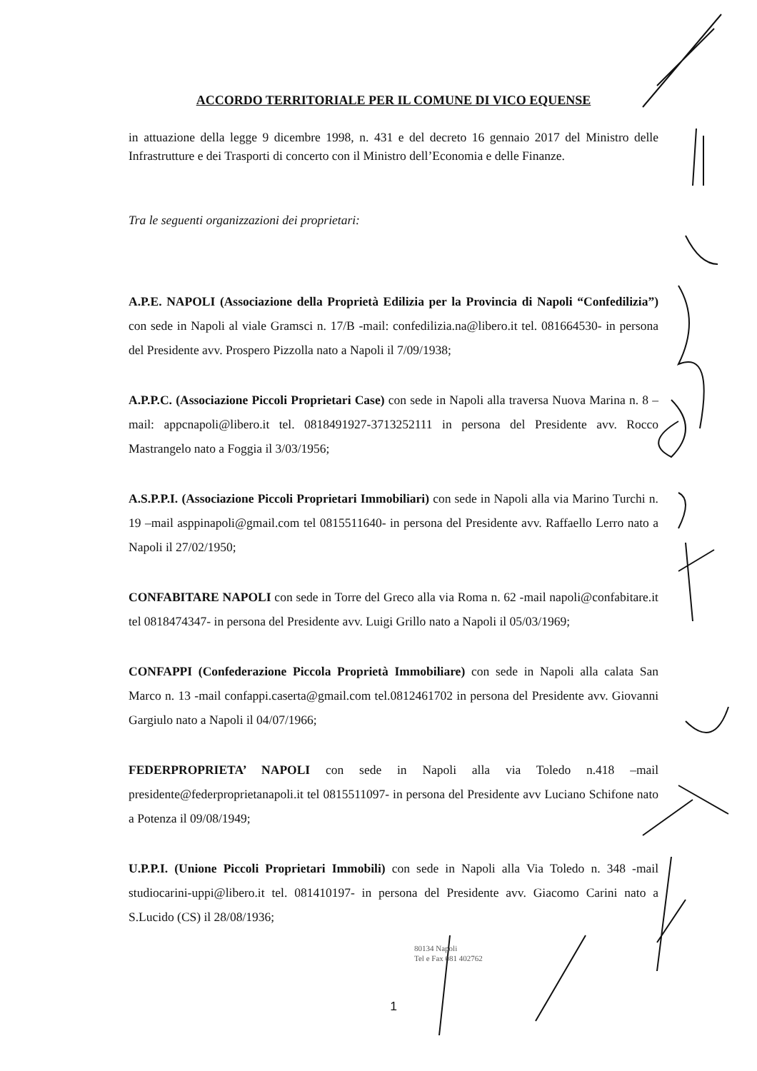ACCORDO TERRITORIALE PER IL COMUNE DI VICO EQUENSE
in attuazione della legge 9 dicembre 1998, n. 431 e del decreto 16 gennaio 2017 del Ministro delle Infrastrutture e dei Trasporti di concerto con il Ministro dell’Economia e delle Finanze.
Tra le seguenti organizzazioni dei proprietari:
A.P.E. NAPOLI (Associazione della Proprietà Edilizia per la Provincia di Napoli “Confedilizia”) con sede in Napoli al viale Gramsci n. 17/B -mail: confedilizia.na@libero.it tel. 081664530- in persona del Presidente avv. Prospero Pizzolla nato a Napoli il 7/09/1938;
A.P.P.C. (Associazione Piccoli Proprietari Case) con sede in Napoli alla traversa Nuova Marina n. 8 –mail: appcnapoli@libero.it tel. 0818491927-3713252111 in persona del Presidente avv. Rocco Mastrangelo nato a Foggia il 3/03/1956;
A.S.P.P.I. (Associazione Piccoli Proprietari Immobiliari) con sede in Napoli alla via Marino Turchi n. 19 –mail asppinapoli@gmail.com tel 0815511640- in persona del Presidente avv. Raffaello Lerro nato a Napoli il 27/02/1950;
CONFABITARE NAPOLI con sede in Torre del Greco alla via Roma n. 62 -mail napoli@confabitare.it tel 0818474347- in persona del Presidente avv. Luigi Grillo nato a Napoli il 05/03/1969;
CONFAPPI (Confederazione Piccola Proprietà Immobiliare) con sede in Napoli alla calata San Marco n. 13 -mail confappi.caserta@gmail.com tel.0812461702 in persona del Presidente avv. Giovanni Gargiulo nato a Napoli il 04/07/1966;
FEDERPROPRIETA’ NAPOLI con sede in Napoli alla via Toledo n.418 –mail presidente@federproprietanapoli.it tel 0815511097- in persona del Presidente avv Luciano Schifone nato a Potenza il 09/08/1949;
U.P.P.I. (Unione Piccoli Proprietari Immobili) con sede in Napoli alla Via Toledo n. 348 -mail studiocarini-uppi@libero.it tel. 081410197- in persona del Presidente avv. Giacomo Carini nato a S.Lucido (CS) il 28/08/1936;
80134 Napoli
Tel e Fax 081 402762
1